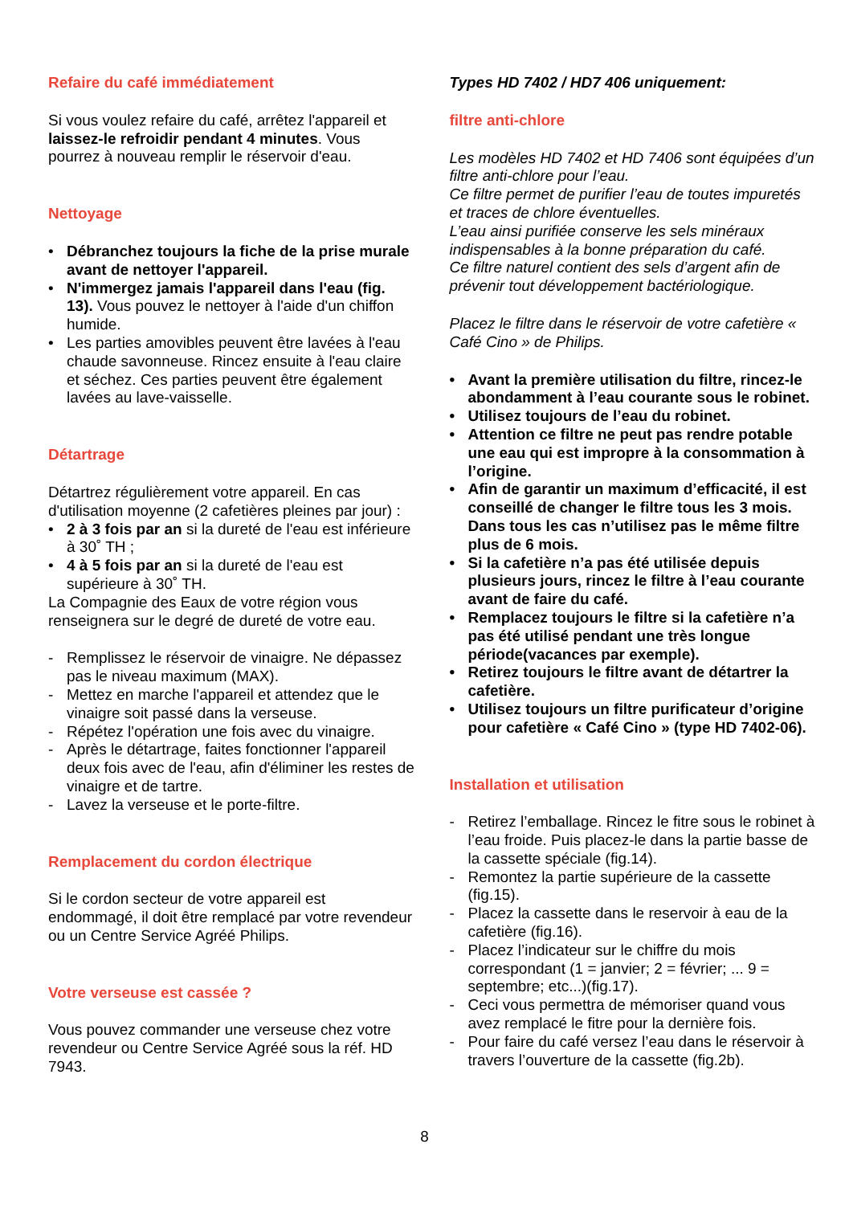Refaire du café immédiatement
Si vous voulez refaire du café, arrêtez l'appareil et laissez-le refroidir pendant 4 minutes. Vous pourrez à nouveau remplir le réservoir d'eau.
Nettoyage
• Débranchez toujours la fiche de la prise murale avant de nettoyer l'appareil.
• N'immergez jamais l'appareil dans l'eau (fig. 13). Vous pouvez le nettoyer à l'aide d'un chiffon humide.
• Les parties amovibles peuvent être lavées à l'eau chaude savonneuse. Rincez ensuite à l'eau claire et séchez. Ces parties peuvent être également lavées au lave-vaisselle.
Détartrage
Détartrez régulièrement votre appareil. En cas d'utilisation moyenne (2 cafetières pleines par jour) :
• 2 à 3 fois par an si la dureté de l'eau est inférieure à 30˚ TH ;
• 4 à 5 fois par an si la dureté de l'eau est supérieure à 30˚ TH.
La Compagnie des Eaux de votre région vous renseignera sur le degré de dureté de votre eau.
- Remplissez le réservoir de vinaigre. Ne dépassez pas le niveau maximum (MAX).
- Mettez en marche l'appareil et attendez que le vinaigre soit passé dans la verseuse.
- Répétez l'opération une fois avec du vinaigre.
- Après le détartrage, faites fonctionner l'appareil deux fois avec de l'eau, afin d'éliminer les restes de vinaigre et de tartre.
- Lavez la verseuse et le porte-filtre.
Remplacement du cordon électrique
Si le cordon secteur de votre appareil est endommagé, il doit être remplacé par votre revendeur ou un Centre Service Agréé Philips.
Votre verseuse est cassée ?
Vous pouvez commander une verseuse chez votre revendeur ou Centre Service Agréé sous la réf. HD 7943.
Types HD 7402 / HD7 406 uniquement:
filtre anti-chlore
Les modèles HD 7402 et HD 7406 sont équipées d’un filtre anti-chlore pour l’eau.
Ce filtre permet de purifier l’eau de toutes impuretés et traces de chlore éventuelles.
L’eau ainsi purifiée conserve les sels minéraux indispensables à la bonne préparation du café.
Ce filtre naturel contient des sels d’argent afin de prévenir tout développement bactériologique.
Placez le filtre dans le réservoir de votre cafetière « Café Cino » de Philips.
• Avant la première utilisation du filtre, rincez-le abondamment à l’eau courante sous le robinet.
• Utilisez toujours de l’eau du robinet.
• Attention ce filtre ne peut pas rendre potable une eau qui est impropre à la consommation à l’origine.
• Afin de garantir un maximum d’efficacité, il est conseillé de changer le filtre tous les 3 mois. Dans tous les cas n’utilisez pas le même filtre plus de 6 mois.
• Si la cafetière n’a pas été utilisée depuis plusieurs jours, rincez le filtre à l’eau courante avant de faire du café.
• Remplacez toujours le filtre si la cafetière n’a pas été utilisé pendant une très longue période(vacances par exemple).
• Retirez toujours le filtre avant de détartrer la cafetière.
• Utilisez toujours un filtre purificateur d’origine pour cafetière « Café Cino » (type HD 7402-06).
Installation et utilisation
- Retirez l’emballage. Rincez le fitre sous le robinet à l’eau froide. Puis placez-le dans la partie basse de la cassette spéciale (fig.14).
- Remontez la partie supérieure de la cassette (fig.15).
- Placez la cassette dans le reservoir à eau de la cafetière (fig.16).
- Placez l’indicateur sur le chiffre du mois correspondant (1 = janvier; 2 = février; ... 9 = septembre; etc...)(fig.17).
- Ceci vous permettra de mémoriser quand vous avez remplacé le fitre pour la dernière fois.
- Pour faire du café versez l’eau dans le réservoir à travers l’ouverture de la cassette (fig.2b).
8